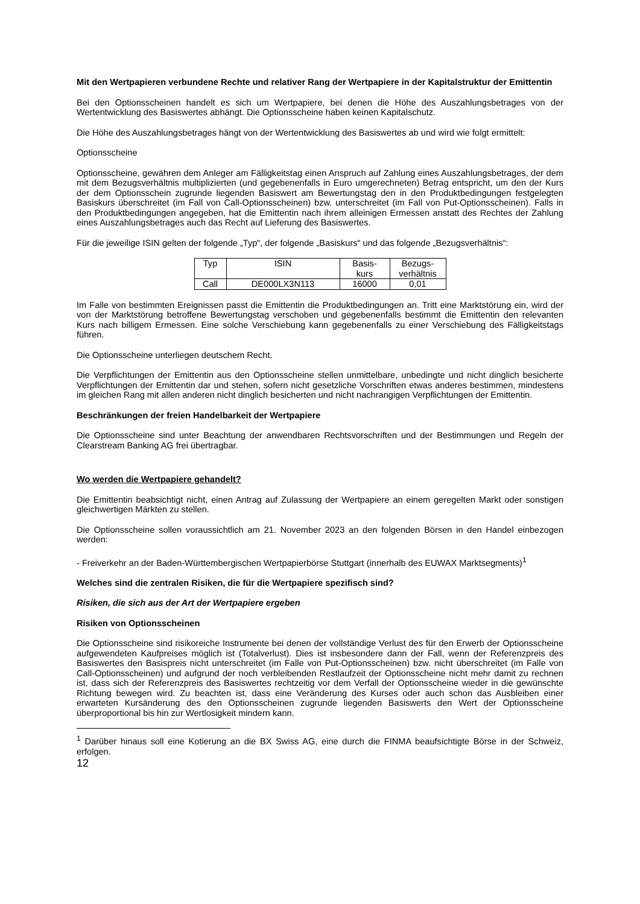Mit den Wertpapieren verbundene Rechte und relativer Rang der Wertpapiere in der Kapitalstruktur der Emittentin
Bei den Optionsscheinen handelt es sich um Wertpapiere, bei denen die Höhe des Auszahlungsbetrages von der Wertentwicklung des Basiswertes abhängt. Die Optionsscheine haben keinen Kapitalschutz.
Die Höhe des Auszahlungsbetrages hängt von der Wertentwicklung des Basiswertes ab und wird wie folgt ermittelt:
Optionsscheine
Optionsscheine, gewähren dem Anleger am Fälligkeitstag einen Anspruch auf Zahlung eines Auszahlungsbetrages, der dem mit dem Bezugsverhältnis multiplizierten (und gegebenenfalls in Euro umgerechneten) Betrag entspricht, um den der Kurs der dem Optionsschein zugrunde liegenden Basiswert am Bewertungstag den in den Produktbedingungen festgelegten Basiskurs überschreitet (im Fall von Call-Optionsscheinen) bzw. unterschreitet (im Fall von Put-Optionsscheinen). Falls in den Produktbedingungen angegeben, hat die Emittentin nach ihrem alleinigen Ermessen anstatt des Rechtes der Zahlung eines Auszahlungsbetrages auch das Recht auf Lieferung des Basiswertes.
Für die jeweilige ISIN gelten der folgende „Typ“, der folgende „Basiskurs“ und das folgende „Bezugsverhältnis“:
| Typ | ISIN | Basis- kurs | Bezugs- verhältnis |
| Call | DE000LX3N113 | 16000 | 0,01 |
Im Falle von bestimmten Ereignissen passt die Emittentin die Produktbedingungen an. Tritt eine Marktstörung ein, wird der von der Marktstörung betroffene Bewertungstag verschoben und gegebenenfalls bestimmt die Emittentin den relevanten Kurs nach billigem Ermessen. Eine solche Verschiebung kann gegebenenfalls zu einer Verschiebung des Fälligkeitstags führen.
Die Optionsscheine unterliegen deutschem Recht.
Die Verpflichtungen der Emittentin aus den Optionsscheine stellen unmittelbare, unbedingte und nicht dinglich besicherte Verpflichtungen der Emittentin dar und stehen, sofern nicht gesetzliche Vorschriften etwas anderes bestimmen, mindestens im gleichen Rang mit allen anderen nicht dinglich besicherten und nicht nachrangigen Verpflichtungen der Emittentin.
Beschränkungen der freien Handelbarkeit der Wertpapiere
Die Optionsscheine sind unter Beachtung der anwendbaren Rechtsvorschriften und der Bestimmungen und Regeln der Clearstream Banking AG frei übertragbar.
Wo werden die Wertpapiere gehandelt?
Die Emittentin beabsichtigt nicht, einen Antrag auf Zulassung der Wertpapiere an einem geregelten Markt oder sonstigen gleichwertigen Märkten zu stellen.
Die Optionsscheine sollen voraussichtlich am 21. November 2023 an den folgenden Börsen in den Handel einbezogen werden:
- Freiverkehr an der Baden-Württembergischen Wertpapierbörse Stuttgart (innerhalb des EUWAX Marktsegments)<sup>1</sup>
Welches sind die zentralen Risiken, die für die Wertpapiere spezifisch sind?
Risiken, die sich aus der Art der Wertpapiere ergeben
Risiken von Optionsscheinen
Die Optionsscheine sind risikoreiche Instrumente bei denen der vollständige Verlust des für den Erwerb der Optionsscheine aufgewendeten Kaufpreises möglich ist (Totalverlust). Dies ist insbesondere dann der Fall, wenn der Referenzpreis des Basiswertes den Basispreis nicht unterschreitet (im Falle von Put-Optionsscheinen) bzw. nicht überschreitet (im Falle von Call-Optionsscheinen) und aufgrund der noch verbleibenden Restlaufzeit der Optionsscheine nicht mehr damit zu rechnen ist, dass sich der Referenzpreis des Basiswertes rechtzeitig vor dem Verfall der Optionsscheine wieder in die gewünschte Richtung bewegen wird. Zu beachten ist, dass eine Veränderung des Kurses oder auch schon das Ausbleiben einer erwarteten Kursänderung des den Optionsscheinen zugrunde liegenden Basiswerts den Wert der Optionsscheine überproportional bis hin zur Wertlosigkeit mindern kann.
<sup>1</sup> Darüber hinaus soll eine Kotierung an die BX Swiss AG, eine durch die FINMA beaufsichtigte Börse in der Schweiz, erfolgen.
12